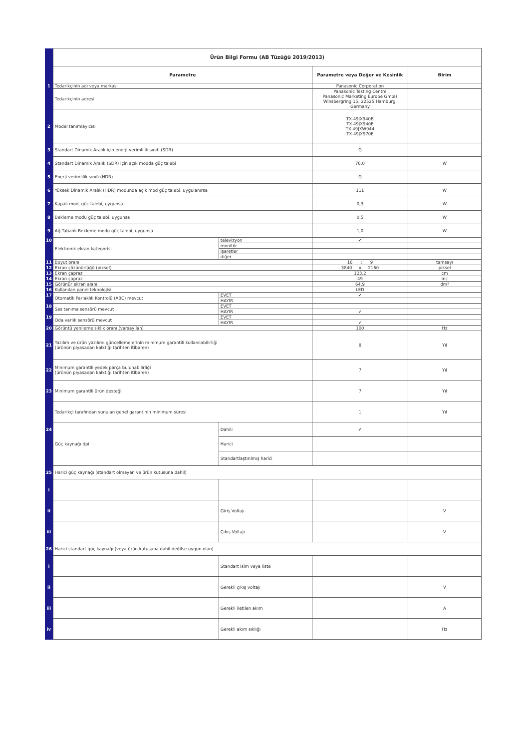| | Ürün Bilgi Formu (AB Tüzüğü 2019/2013) | | | |
| | Parametre | | Parametre veya Değer ve Kesinlik | Birim |
| 1 | Tedarikçinin adı veya markası | | Panasonic Corporation | |
| | Tedarikçinin adresi | | Panasonic Testing Centre Panasonic Marketing Europe GmbH Winsbergring 15, 22525 Hamburg, Germany | |
| 2 | Model tanımlayıcısı | | TX-49JX940B TX-49JX940E TX-49JXW944 TX-49JX970E | |
| 3 | Standart Dinamik Aralık için enerji verimlilik sınıfı (SDR) | | G | |
| 4 | Standart Dinamik Aralık (SDR) için açık modda güç talebi | | 76,0 | W |
| 5 | Enerji verimlilik sınıfı (HDR) | | G | |
| 6 | Yüksek Dinamik Aralık (HDR) modunda açık mod güç talebi, uygulanırsa | | 111 | W |
| 7 | Kapalı mod, güç talebi, uygunsa | | 0,3 | W |
| 8 | Bekleme modu güç talebi, uygunsa | | 0,5 | W |
| 9 | Ağ Tabanlı Bekleme modu güç talebi, uygunsa | | 1,0 | W |
| 10 | Elektronik ekran kategorisi | televizyon | ✔ | |
| | | monitör | | |
| | | işaretler | | |
| | | diğer | | |
| 11 | Boyut oranı | | 16 : 9 | tamsayı |
| 12 | Ekran çözünürlüğü (piksel) | | 3840 x 2160 | piksel |
| 13 | Ekran çapraz | | 123,2 | cm |
| 14 | Ekran çapraz | | 49 | inç |
| 15 | Görünür ekran alanı | | 64,9 | dm² |
| 16 | Kullanılan panel teknolojisi | | LED | |
| 17 | Otomatik Parlaklık Kontrolü (ABC) mevcut | EVET | ✔ | |
| | | HAYIR | | |
| 18 | Ses tanıma sensörü mevcut | EVET | | |
| | | HAYIR | ✔ | |
| 19 | Oda varlık sensörü mevcut | EVET | | |
| | | HAYIR | ✔ | |
| 20 | Görüntü yenileme sıklık oranı (varsayılan) | | 100 | Hz |
| 21 | Yazılım ve ürün yazılımı güncellemelerinin minimum garantili kullanılabilirliği (ürünün piyasadan kalktığı tarihten itibaren) | | 8 | Yıl |
| 22 | Minimum garantili yedek parça bulunabilirliği (ürünün piyasadan kalktığı tarihten itibaren) | | 7 | Yıl |
| 23 | Minimum garantili ürün desteği | | 7 | Yıl |
| | Tedarikçi tarafından sunulan genel garantinin minimum süresi | | 1 | Yıl |
| 24 | Güç kaynağı tipi | Dahili | ✔ | |
| | | Harici | | |
| | | Standartlaştırılmış harici | | |
| 25 | Harici güç kaynağı (standart olmayan ve ürün kutusuna dahil) | | | |
| i | | | | |
| ii | | Giriş Voltajı | | V |
| iii | | Çıkış Voltajı | | V |
| 26 | Harici standart güç kaynağı (veya ürün kutusuna dahil değilse uygun olan) | | | |
| i | | Standart İsim veya liste | | |
| ii | | Gerekli çıkış voltajı | | V |
| iii | | Gerekli iletilen akım | | A |
| iv | | Gerekli akım sıklığı | | Hz |